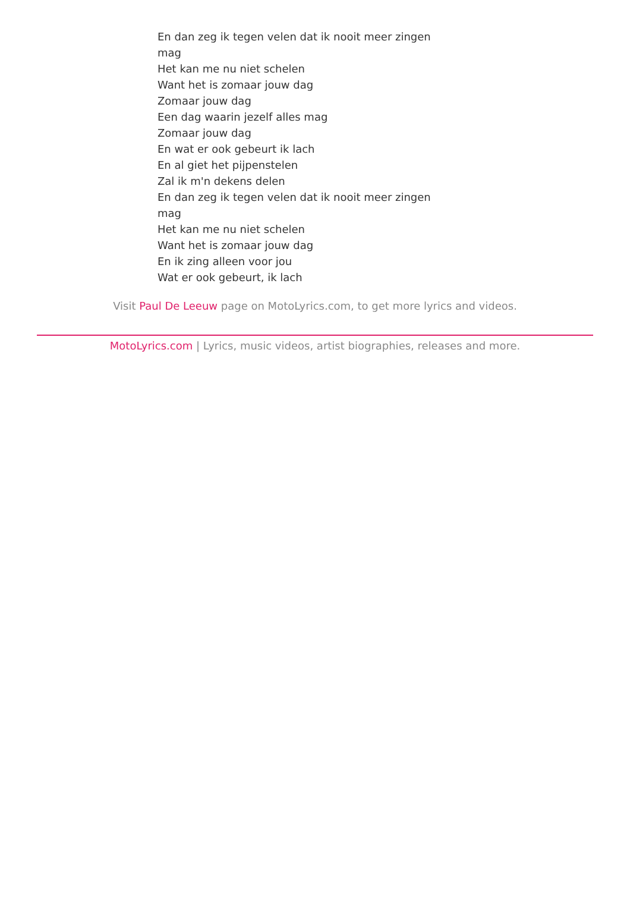En dan zeg ik tegen velen dat ik nooit meer zingen mag
Het kan me nu niet schelen
Want het is zomaar jouw dag
Zomaar jouw dag
Een dag waarin jezelf alles mag
Zomaar jouw dag
En wat er ook gebeurt ik lach
En al giet het pijpenstelen
Zal ik m'n dekens delen
En dan zeg ik tegen velen dat ik nooit meer zingen mag
Het kan me nu niet schelen
Want het is zomaar jouw dag
En ik zing alleen voor jou
Wat er ook gebeurt, ik lach
Visit Paul De Leeuw page on MotoLyrics.com, to get more lyrics and videos.
MotoLyrics.com | Lyrics, music videos, artist biographies, releases and more.